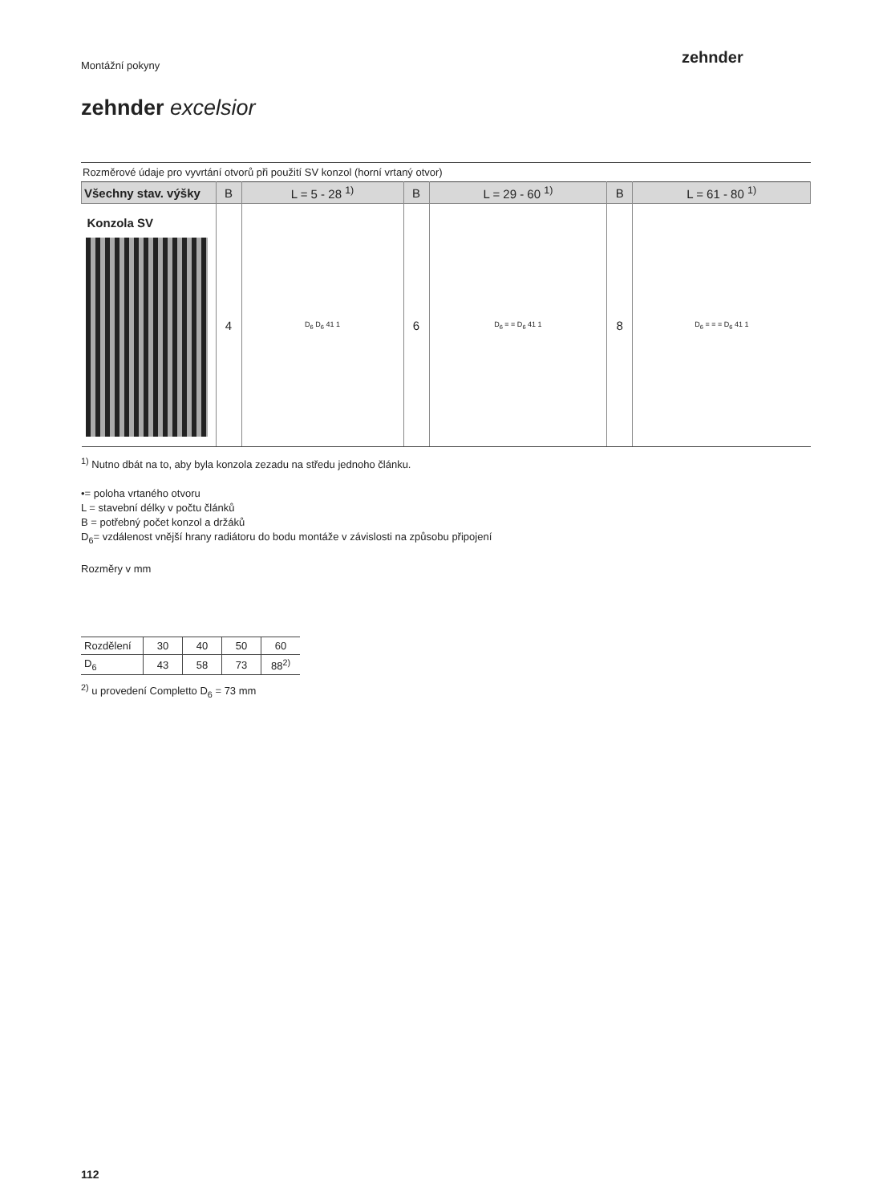zehnder
Montážní pokyny
zehnder excelsior
Rozměrové údaje pro vyvrtání otvorů při použití SV konzol (horní vrtaný otvor)
| Všechny stav. výšky | B | L = 5 - 28 <sup>1)</sup> | B | L = 29 - 60 <sup>1)</sup> | B | L = 61 - 80 <sup>1)</sup> |
| --- | --- | --- | --- | --- | --- | --- |
| Konzola SV | 4 | D<sub>6</sub> D<sub>6</sub> 41 1 | 6 | D<sub>6</sub> = = D<sub>6</sub> 41 1 | 8 | D<sub>6</sub> = = = D<sub>6</sub> 41 1 |
<sup>1)</sup> Nutno dbát na to, aby byla konzola zezadu na středu jednoho článku.
•= poloha vrtaného otvoru
L = stavební délky v počtu článků
B = potřebný počet konzol a držáků
D<sub>6</sub>= vzdálenost vnější hrany radiátoru do bodu montáže v závislosti na způsobu připojení
Rozměry v mm
| Rozdělení | 30 | 40 | 50 | 60 |
| D<sub>6</sub> | 43 | 58 | 73 | 88<sup>2)</sup> |
<sup>2)</sup> u provedení Completto D<sub>6</sub> = 73 mm
112